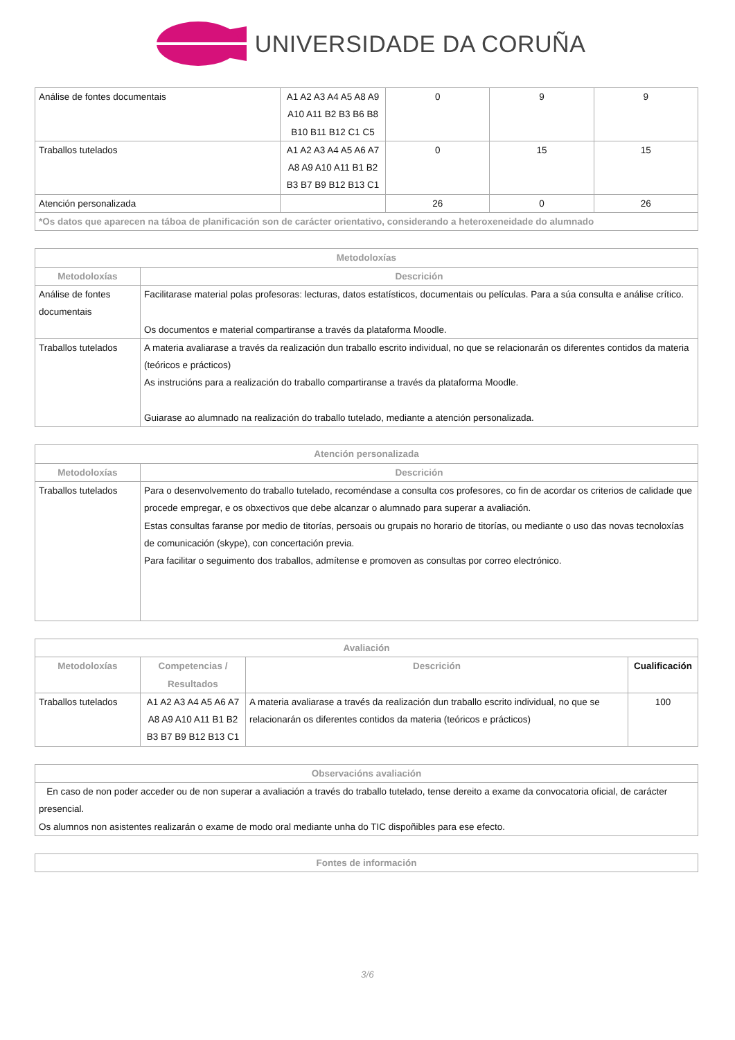UNIVERSIDADE DA CORUÑA
| Análise de fontes documentais | A1 A2 A3 A4 A5 A8 A9 A10 A11 B2 B3 B6 B8 B10 B11 B12 C1 C5 | 0 | 9 | 9 |
| Traballos tutelados | A1 A2 A3 A4 A5 A6 A7 A8 A9 A10 A11 B1 B2 B3 B7 B9 B12 B13 C1 | 0 | 15 | 15 |
| Atención personalizada | | 26 | 0 | 26 |
| *Os datos que aparecen na táboa de planificación son de carácter orientativo, considerando a heteroxeneidade do alumnado | | | | |
| Metodoloxías | |
| --- | --- |
| Metodoloxías | Descrición |
| Análise de fontes documentais | Facilitarase material polas profesoras: lecturas, datos estatísticos, documentais ou películas. Para a súa consulta e análise crítico. Os documentos e material compartiranse a través da plataforma Moodle. |
| Traballos tutelados | A materia avaliarase a través da realización dun traballo escrito individual, no que se relacionarán os diferentes contidos da materia (teóricos e prácticos) As instrucións para a realización do traballo compartiranse a través da plataforma Moodle. Guiarase ao alumnado na realización do traballo tutelado, mediante a atención personalizada. |
| Atención personalizada | |
| --- | --- |
| Metodoloxías | Descrición |
| Traballos tutelados | Para o desenvolvemento do traballo tutelado, recoméndase a consulta cos profesores, co fin de acordar os criterios de calidade que procede empregar, e os obxectivos que debe alcanzar o alumnado para superar a avaliación. Estas consultas faranse por medio de titorías, persoais ou grupais no horario de titorías, ou mediante o uso das novas tecnoloxías de comunicación (skype), con concertación previa. Para facilitar o seguimento dos traballos, admítense e promoven as consultas por correo electrónico. |
| Avaliación | | | |
| --- | --- | --- | --- |
| Metodoloxías | Competencias / Resultados | Descrición | Cualificación |
| Traballos tutelados | A1 A2 A3 A4 A5 A6 A7 A8 A9 A10 A11 B1 B2 B3 B7 B9 B12 B13 C1 | A materia avaliarase a través da realización dun traballo escrito individual, no que se relacionarán os diferentes contidos da materia (teóricos e prácticos) | 100 |
| Observacións avaliación |
| --- |
| En caso de non poder acceder ou de non superar a avaliación a través do traballo tutelado, tense dereito a exame da convocatoria oficial, de carácter presencial. Os alumnos non asistentes realizarán o exame de modo oral mediante unha do TIC dispoñibles para ese efecto. |
| Fontes de información |
| --- |
3/6